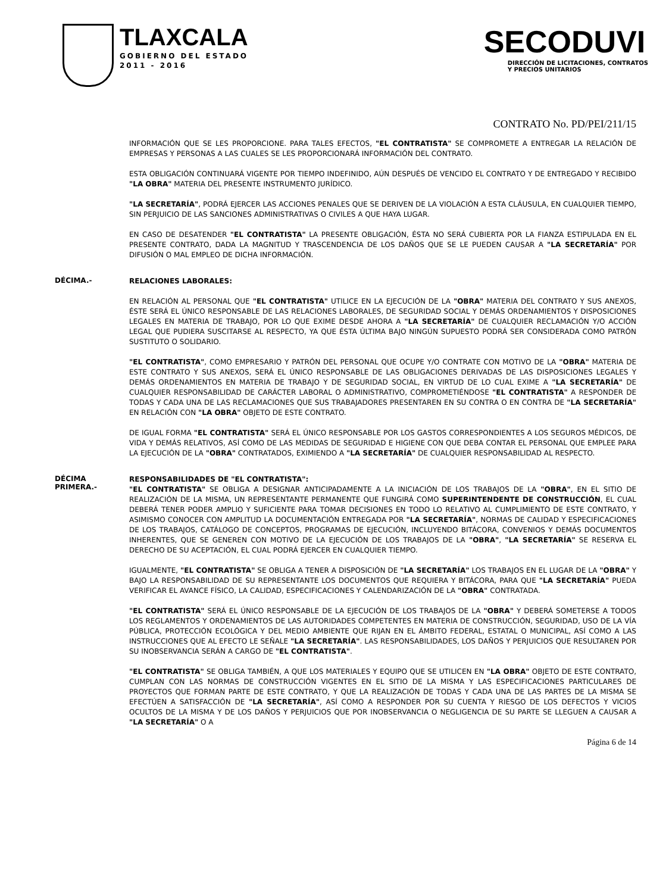TLAXCALA
GOBIERNO DEL ESTADO
2011 - 2016
SECODUVI
DIRECCIÓN DE LICITACIONES, CONTRATOS
Y PRECIOS UNITARIOS
CONTRATO No. PD/PEI/211/15
INFORMACIÓN QUE SE LES PROPORCIONE. PARA TALES EFECTOS, "EL CONTRATISTA" SE COMPROMETE A ENTREGAR LA RELACIÓN DE EMPRESAS Y PERSONAS A LAS CUALES SE LES PROPORCIONARÁ INFORMACIÓN DEL CONTRATO.
ESTA OBLIGACIÓN CONTINUARÁ VIGENTE POR TIEMPO INDEFINIDO, AÚN DESPUÉS DE VENCIDO EL CONTRATO Y DE ENTREGADO Y RECIBIDO "LA OBRA" MATERIA DEL PRESENTE INSTRUMENTO JURÍDICO.
"LA SECRETARÍA", PODRÁ EJERCER LAS ACCIONES PENALES QUE SE DERIVEN DE LA VIOLACIÓN A ESTA CLÁUSULA, EN CUALQUIER TIEMPO, SIN PERJUICIO DE LAS SANCIONES ADMINISTRATIVAS O CIVILES A QUE HAYA LUGAR.
EN CASO DE DESATENDER "EL CONTRATISTA" LA PRESENTE OBLIGACIÓN, ÉSTA NO SERÁ CUBIERTA POR LA FIANZA ESTIPULADA EN EL PRESENTE CONTRATO, DADA LA MAGNITUD Y TRASCENDENCIA DE LOS DAÑOS QUE SE LE PUEDEN CAUSAR A "LA SECRETARÍA" POR DIFUSIÓN O MAL EMPLEO DE DICHA INFORMACIÓN.
DÉCIMA.-
RELACIONES LABORALES:
EN RELACIÓN AL PERSONAL QUE "EL CONTRATISTA" UTILICE EN LA EJECUCIÓN DE LA "OBRA" MATERIA DEL CONTRATO Y SUS ANEXOS, ÉSTE SERÁ EL ÚNICO RESPONSABLE DE LAS RELACIONES LABORALES, DE SEGURIDAD SOCIAL Y DEMÁS ORDENAMIENTOS Y DISPOSICIONES LEGALES EN MATERIA DE TRABAJO, POR LO QUE EXIME DESDE AHORA A "LA SECRETARÍA" DE CUALQUIER RECLAMACIÓN Y/O ACCIÓN LEGAL QUE PUDIERA SUSCITARSE AL RESPECTO, YA QUE ÉSTA ÚLTIMA BAJO NINGÚN SUPUESTO PODRÁ SER CONSIDERADA COMO PATRÓN SUSTITUTO O SOLIDARIO.
"EL CONTRATISTA", COMO EMPRESARIO Y PATRÓN DEL PERSONAL QUE OCUPE Y/O CONTRATE CON MOTIVO DE LA "OBRA" MATERIA DE ESTE CONTRATO Y SUS ANEXOS, SERÁ EL ÚNICO RESPONSABLE DE LAS OBLIGACIONES DERIVADAS DE LAS DISPOSICIONES LEGALES Y DEMÁS ORDENAMIENTOS EN MATERIA DE TRABAJO Y DE SEGURIDAD SOCIAL, EN VIRTUD DE LO CUAL EXIME A "LA SECRETARÍA" DE CUALQUIER RESPONSABILIDAD DE CARÁCTER LABORAL O ADMINISTRATIVO, COMPROMETIÉNDOSE "EL CONTRATISTA" A RESPONDER DE TODAS Y CADA UNA DE LAS RECLAMACIONES QUE SUS TRABAJADORES PRESENTAREN EN SU CONTRA O EN CONTRA DE "LA SECRETARÍA" EN RELACIÓN CON "LA OBRA" OBJETO DE ESTE CONTRATO.
DE IGUAL FORMA "EL CONTRATISTA" SERÁ EL ÚNICO RESPONSABLE POR LOS GASTOS CORRESPONDIENTES A LOS SEGUROS MÉDICOS, DE VIDA Y DEMÁS RELATIVOS, ASÍ COMO DE LAS MEDIDAS DE SEGURIDAD E HIGIENE CON QUE DEBA CONTAR EL PERSONAL QUE EMPLEE PARA LA EJECUCIÓN DE LA "OBRA" CONTRATADOS, EXIMIENDO A "LA SECRETARÍA" DE CUALQUIER RESPONSABILIDAD AL RESPECTO.
DÉCIMA
PRIMERA.-
RESPONSABILIDADES DE "EL CONTRATISTA":
"EL CONTRATISTA" SE OBLIGA A DESIGNAR ANTICIPADAMENTE A LA INICIACIÓN DE LOS TRABAJOS DE LA "OBRA", EN EL SITIO DE REALIZACIÓN DE LA MISMA, UN REPRESENTANTE PERMANENTE QUE FUNGIRÁ COMO SUPERINTENDENTE DE CONSTRUCCIÓN, EL CUAL DEBERÁ TENER PODER AMPLIO Y SUFICIENTE PARA TOMAR DECISIONES EN TODO LO RELATIVO AL CUMPLIMIENTO DE ESTE CONTRATO, Y ASIMISMO CONOCER CON AMPLITUD LA DOCUMENTACIÓN ENTREGADA POR "LA SECRETARÍA", NORMAS DE CALIDAD Y ESPECIFICACIONES DE LOS TRABAJOS, CATÁLOGO DE CONCEPTOS, PROGRAMAS DE EJECUCIÓN, INCLUYENDO BITÁCORA, CONVENIOS Y DEMÁS DOCUMENTOS INHERENTES, QUE SE GENEREN CON MOTIVO DE LA EJECUCIÓN DE LOS TRABAJOS DE LA "OBRA", "LA SECRETARÍA" SE RESERVA EL DERECHO DE SU ACEPTACIÓN, EL CUAL PODRÁ EJERCER EN CUALQUIER TIEMPO.
IGUALMENTE, "EL CONTRATISTA" SE OBLIGA A TENER A DISPOSICIÓN DE "LA SECRETARÍA" LOS TRABAJOS EN EL LUGAR DE LA "OBRA" Y BAJO LA RESPONSABILIDAD DE SU REPRESENTANTE LOS DOCUMENTOS QUE REQUIERA Y BITÁCORA, PARA QUE "LA SECRETARÍA" PUEDA VERIFICAR EL AVANCE FÍSICO, LA CALIDAD, ESPECIFICACIONES Y CALENDARIZACIÓN DE LA "OBRA" CONTRATADA.
"EL CONTRATISTA" SERÁ EL ÚNICO RESPONSABLE DE LA EJECUCIÓN DE LOS TRABAJOS DE LA "OBRA" Y DEBERÁ SOMETERSE A TODOS LOS REGLAMENTOS Y ORDENAMIENTOS DE LAS AUTORIDADES COMPETENTES EN MATERIA DE CONSTRUCCIÓN, SEGURIDAD, USO DE LA VÍA PÚBLICA, PROTECCIÓN ECOLÓGICA Y DEL MEDIO AMBIENTE QUE RIJAN EN EL ÁMBITO FEDERAL, ESTATAL O MUNICIPAL, ASÍ COMO A LAS INSTRUCCIONES QUE AL EFECTO LE SEÑALE "LA SECRETARÍA". LAS RESPONSABILIDADES, LOS DAÑOS Y PERJUICIOS QUE RESULTAREN POR SU INOBSERVANCIA SERÁN A CARGO DE "EL CONTRATISTA".
"EL CONTRATISTA" SE OBLIGA TAMBIÉN, A QUE LOS MATERIALES Y EQUIPO QUE SE UTILICEN EN "LA OBRA" OBJETO DE ESTE CONTRATO, CUMPLAN CON LAS NORMAS DE CONSTRUCCIÓN VIGENTES EN EL SITIO DE LA MISMA Y LAS ESPECIFICACIONES PARTICULARES DE PROYECTOS QUE FORMAN PARTE DE ESTE CONTRATO, Y QUE LA REALIZACIÓN DE TODAS Y CADA UNA DE LAS PARTES DE LA MISMA SE EFECTÚEN A SATISFACCIÓN DE "LA SECRETARÍA", ASÍ COMO A RESPONDER POR SU CUENTA Y RIESGO DE LOS DEFECTOS Y VICIOS OCULTOS DE LA MISMA Y DE LOS DAÑOS Y PERJUICIOS QUE POR INOBSERVANCIA O NEGLIGENCIA DE SU PARTE SE LLEGUEN A CAUSAR A "LA SECRETARÍA" O A
Página 6 de 14